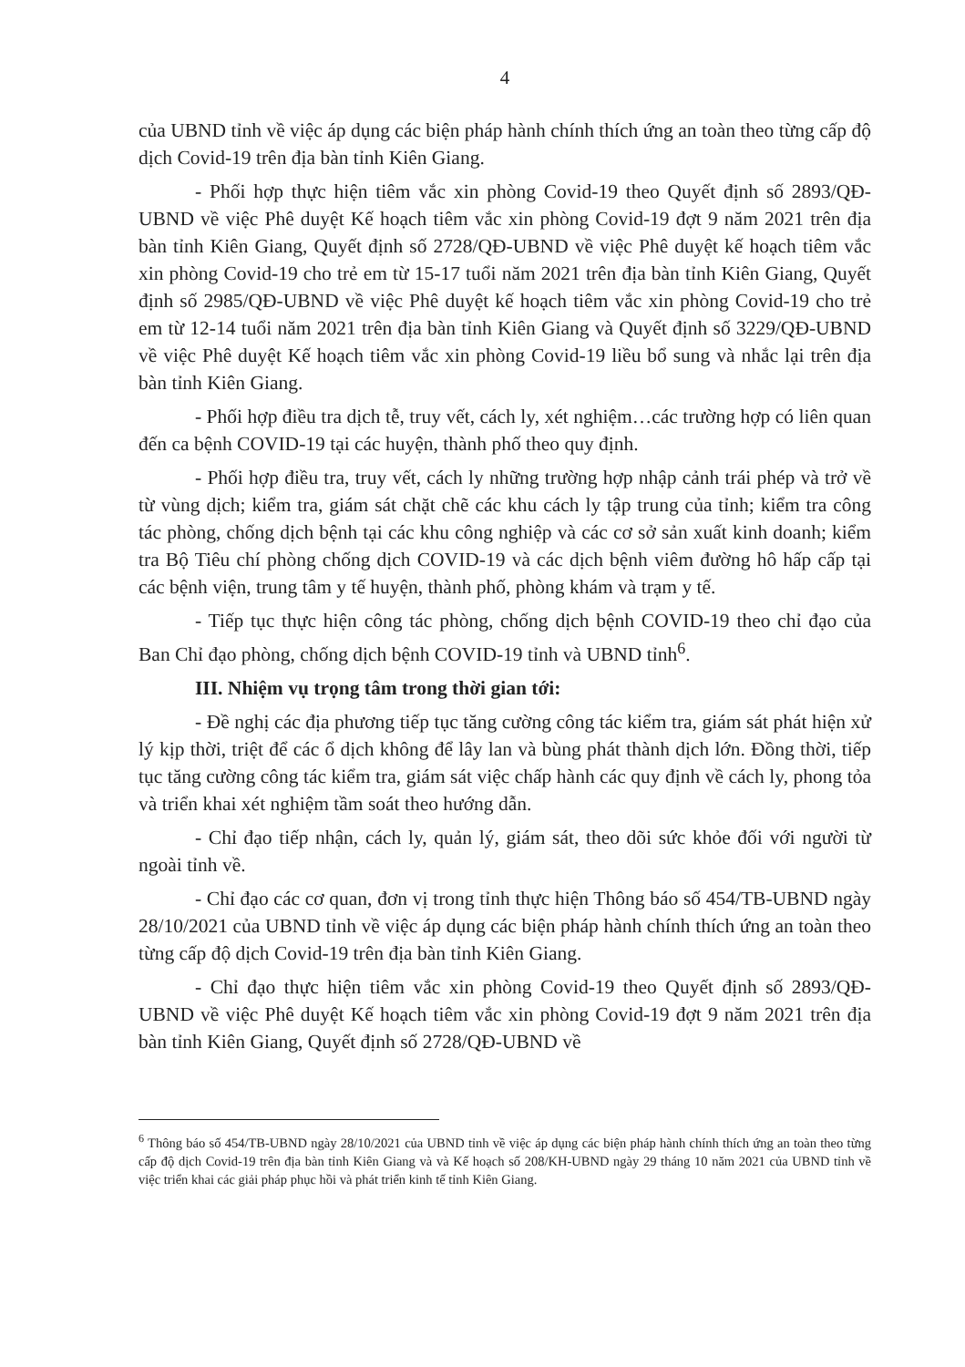4
của UBND tỉnh về việc áp dụng các biện pháp hành chính thích ứng an toàn theo từng cấp độ dịch Covid-19 trên địa bàn tỉnh Kiên Giang.
- Phối hợp thực hiện tiêm vắc xin phòng Covid-19 theo Quyết định số 2893/QĐ-UBND về việc Phê duyệt Kế hoạch tiêm vắc xin phòng Covid-19 đợt 9 năm 2021 trên địa bàn tỉnh Kiên Giang, Quyết định số 2728/QĐ-UBND về việc Phê duyệt kế hoạch tiêm vắc xin phòng Covid-19 cho trẻ em từ 15-17 tuổi năm 2021 trên địa bàn tỉnh Kiên Giang, Quyết định số 2985/QĐ-UBND về việc Phê duyệt kế hoạch tiêm vắc xin phòng Covid-19 cho trẻ em từ 12-14 tuổi năm 2021 trên địa bàn tỉnh Kiên Giang và Quyết định số 3229/QĐ-UBND về việc Phê duyệt Kế hoạch tiêm vắc xin phòng Covid-19 liều bổ sung và nhắc lại trên địa bàn tỉnh Kiên Giang.
- Phối hợp điều tra dịch tễ, truy vết, cách ly, xét nghiệm…các trường hợp có liên quan đến ca bệnh COVID-19 tại các huyện, thành phố theo quy định.
- Phối hợp điều tra, truy vết, cách ly những trường hợp nhập cảnh trái phép và trở về từ vùng dịch; kiểm tra, giám sát chặt chẽ các khu cách ly tập trung của tỉnh; kiểm tra công tác phòng, chống dịch bệnh tại các khu công nghiệp và các cơ sở sản xuất kinh doanh; kiểm tra Bộ Tiêu chí phòng chống dịch COVID-19 và các dịch bệnh viêm đường hô hấp cấp tại các bệnh viện, trung tâm y tế huyện, thành phố, phòng khám và trạm y tế.
- Tiếp tục thực hiện công tác phòng, chống dịch bệnh COVID-19 theo chỉ đạo của Ban Chỉ đạo phòng, chống dịch bệnh COVID-19 tỉnh và UBND tỉnh<sup>6</sup>.
III. Nhiệm vụ trọng tâm trong thời gian tới:
- Đề nghị các địa phương tiếp tục tăng cường công tác kiểm tra, giám sát phát hiện xử lý kịp thời, triệt để các ổ dịch không để lây lan và bùng phát thành dịch lớn. Đồng thời, tiếp tục tăng cường công tác kiểm tra, giám sát việc chấp hành các quy định về cách ly, phong tỏa và triển khai xét nghiệm tầm soát theo hướng dẫn.
- Chỉ đạo tiếp nhận, cách ly, quản lý, giám sát, theo dõi sức khỏe đối với người từ ngoài tỉnh về.
- Chỉ đạo các cơ quan, đơn vị trong tỉnh thực hiện Thông báo số 454/TB-UBND ngày 28/10/2021 của UBND tỉnh về việc áp dụng các biện pháp hành chính thích ứng an toàn theo từng cấp độ dịch Covid-19 trên địa bàn tỉnh Kiên Giang.
- Chỉ đạo thực hiện tiêm vắc xin phòng Covid-19 theo Quyết định số 2893/QĐ-UBND về việc Phê duyệt Kế hoạch tiêm vắc xin phòng Covid-19 đợt 9 năm 2021 trên địa bàn tỉnh Kiên Giang, Quyết định số 2728/QĐ-UBND về
<sup>6</sup> Thông báo số 454/TB-UBND ngày 28/10/2021 của UBND tỉnh về việc áp dụng các biện pháp hành chính thích ứng an toàn theo từng cấp độ dịch Covid-19 trên địa bàn tỉnh Kiên Giang và và Kế hoạch số 208/KH-UBND ngày 29 tháng 10 năm 2021 của UBND tỉnh về việc triển khai các giải pháp phục hồi và phát triển kinh tế tỉnh Kiên Giang.